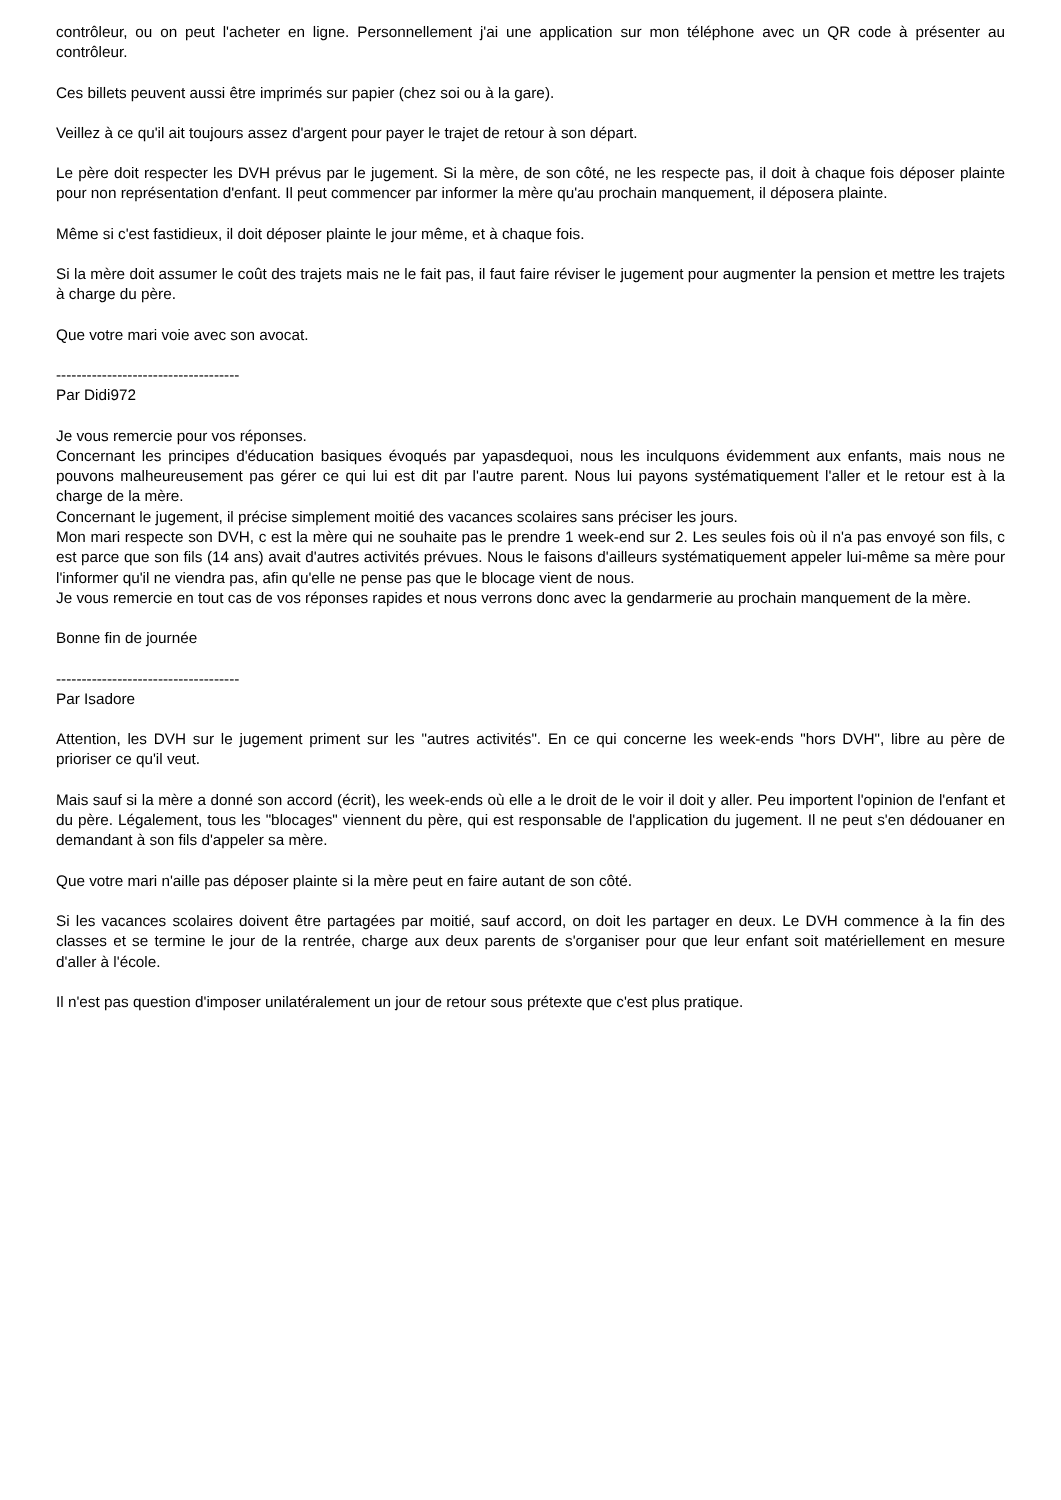contrôleur, ou on peut l'acheter en ligne. Personnellement j'ai une application sur mon téléphone avec un QR code à présenter au contrôleur.
Ces billets peuvent aussi être imprimés sur papier (chez soi ou à la gare).
Veillez à ce qu'il ait toujours assez d'argent pour payer le trajet de retour à son départ.
Le père doit respecter les DVH prévus par le jugement. Si la mère, de son côté, ne les respecte pas, il doit à chaque fois déposer plainte pour non représentation d'enfant. Il peut commencer par informer la mère qu'au prochain manquement, il déposera plainte.
Même si c'est fastidieux, il doit déposer plainte le jour même, et à chaque fois.
Si la mère doit assumer le coût des trajets mais ne le fait pas, il faut faire réviser le jugement pour augmenter la pension et mettre les trajets à charge du père.
Que votre mari voie avec son avocat.
------------------------------------
Par Didi972
Je vous remercie pour vos réponses.
Concernant les principes d'éducation basiques évoqués par yapasdequoi, nous les inculquons évidemment aux enfants, mais nous ne pouvons malheureusement pas gérer ce qui lui est dit par l'autre parent. Nous lui payons systématiquement l'aller et le retour est à la charge de la mère.
Concernant le jugement, il précise simplement moitié des vacances scolaires sans préciser les jours.
Mon mari respecte son DVH, c est la mère qui ne souhaite pas le prendre 1 week-end sur 2. Les seules fois où il n'a pas envoyé son fils, c est parce que son fils (14 ans) avait d'autres activités prévues. Nous le faisons d'ailleurs systématiquement appeler lui-même sa mère pour l'informer qu'il ne viendra pas, afin qu'elle ne pense pas que le blocage vient de nous.
Je vous remercie en tout cas de vos réponses rapides et nous verrons donc avec la gendarmerie au prochain manquement de la mère.
Bonne fin de journée
------------------------------------
Par Isadore
Attention, les DVH sur le jugement priment sur les "autres activités". En ce qui concerne les week-ends "hors DVH", libre au père de prioriser ce qu'il veut.
Mais sauf si la mère a donné son accord (écrit), les week-ends où elle a le droit de le voir il doit y aller. Peu importent l'opinion de l'enfant et du père. Légalement, tous les "blocages" viennent du père, qui est responsable de l'application du jugement. Il ne peut s'en dédouaner en demandant à son fils d'appeler sa mère.
Que votre mari n'aille pas déposer plainte si la mère peut en faire autant de son côté.
Si les vacances scolaires doivent être partagées par moitié, sauf accord, on doit les partager en deux. Le DVH commence à la fin des classes et se termine le jour de la rentrée, charge aux deux parents de s'organiser pour que leur enfant soit matériellement en mesure d'aller à l'école.
Il n'est pas question d'imposer unilatéralement un jour de retour sous prétexte que c'est plus pratique.